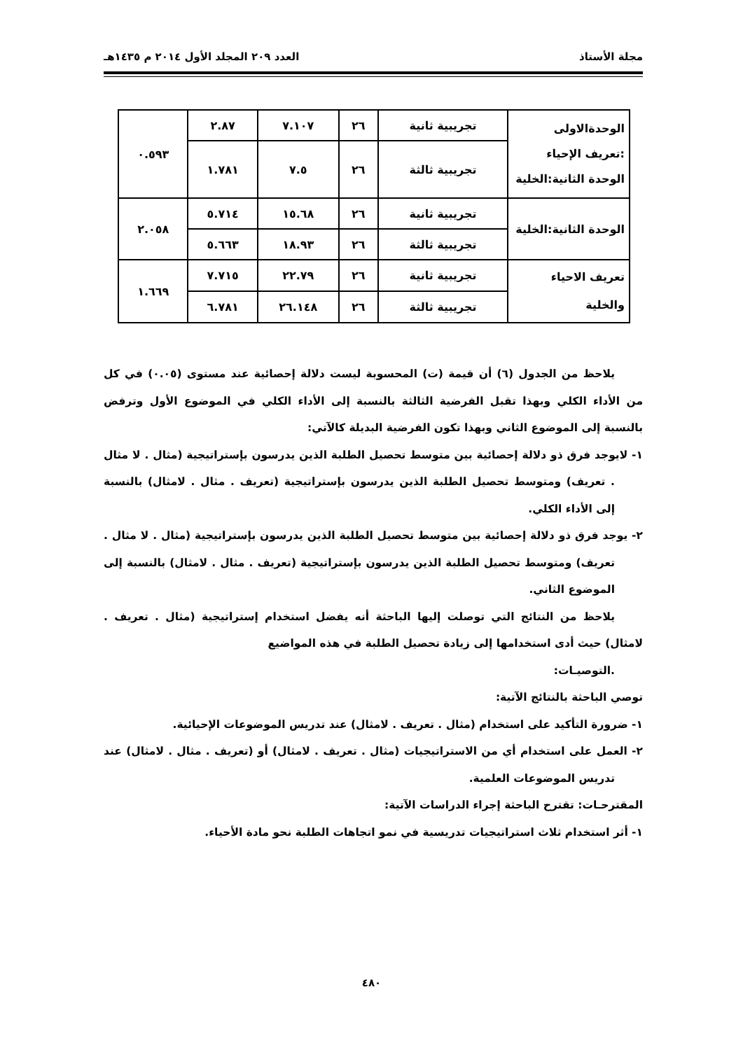مجلة الأستاذ العدد ٢٠٩ المجلد الأول ٢٠١٤ م ١٤٣٥هـ
| الوحدةالاولى :تعريف الإحياء الوحدة الثانية:الخلية | تجريبية ثانية | ٢٦ | ٧.١٠٧ | ٢.٨٧ | ٠.٥٩٣ |
| | تجريبية ثالثة | ٢٦ | ٧.٥ | ١.٧٨١ | |
| الوحدة الثانية:الخلية | تجريبية ثانية | ٢٦ | ١٥.٦٨ | ٥.٧١٤ | ٢.٠٥٨ |
| | تجريبية ثالثة | ٢٦ | ١٨.٩٣ | ٥.٦٦٣ | |
| تعريف الاحياء والخلية | تجريبية ثانية | ٢٦ | ٢٢.٧٩ | ٧.٧١٥ | ١.٦٦٩ |
| | تجريبية ثالثة | ٢٦ | ٢٦.١٤٨ | ٦.٧٨١ | |
يلاحظ من الجدول (٦) أن قيمة (ت) المحسوبة ليست دلالة إحصائية عند مستوى (٠.٠٥) في كل من الأداء الكلي وبهذا تقبل الفرضية الثالثة بالنسبة إلى الأداء الكلي في الموضوع الأول وترفض بالنسبة إلى الموضوع الثاني وبهذا تكون الفرضية البديلة كالآتي:
١- لايوجد فرق ذو دلالة إحصائية بين متوسط تحصيل الطلبة الذين يدرسون بإستراتيجية (مثال . لا مثال . تعريف) ومتوسط تحصيل الطلبة الذين يدرسون بإستراتيجية (تعريف . مثال . لامثال) بالنسبة إلى الأداء الكلي.
٢- يوجد فرق ذو دلالة إحصائية بين متوسط تحصيل الطلبة الذين يدرسون بإستراتيجية (مثال . لا مثال . تعريف) ومتوسط تحصيل الطلبة الذين يدرسون بإستراتيجية (تعريف . مثال . لامثال) بالنسبة إلى الموضوع الثاني.
يلاحظ من النتائج التي توصلت إليها الباحثة أنه يفضل استخدام إستراتيجية (مثال . تعريف . لامثال) حيث أدى استخدامها إلى زيادة تحصيل الطلبة في هذه المواضيع
.التوصيـات:
توصي الباحثة بالنتائج الآتية:
١- ضرورة التأكيد على استخدام (مثال . تعريف . لامثال) عند تدريس الموضوعات الإحيائية.
٢- العمل على استخدام أي من الاستراتيجيات (مثال . تعريف . لامثال) أو (تعريف . مثال . لامثال) عند تدريس الموضوعات العلمية.
المقترحـات: تقترح الباحثة إجراء الدراسات الآتية:
١- أثر استخدام ثلاث استراتيجيات تدريسية في نمو اتجاهات الطلبة نحو مادة الأحياء.
٤٨٠